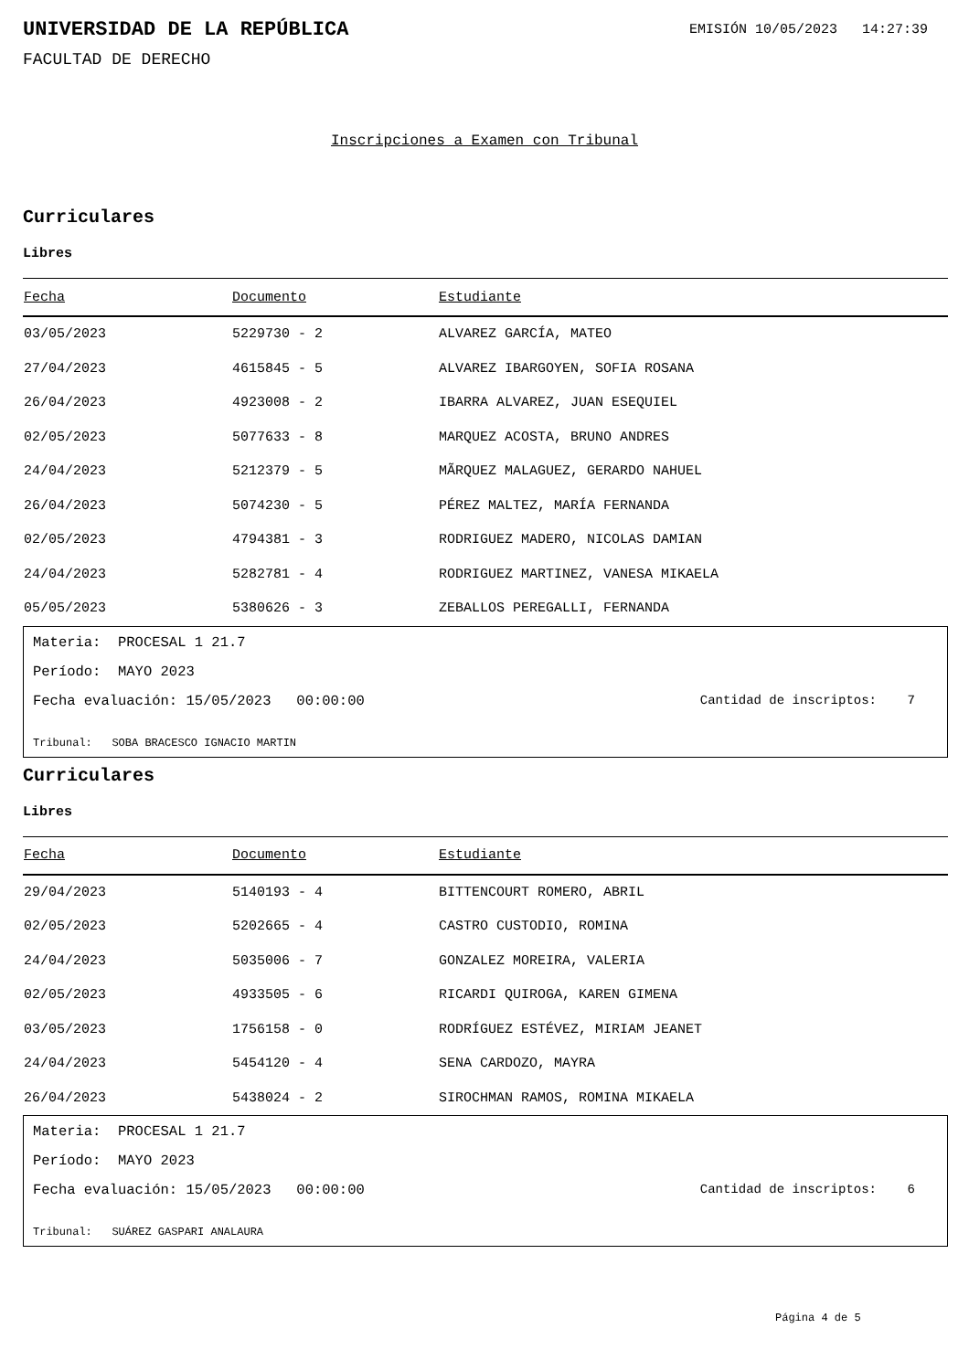UNIVERSIDAD DE LA REPÚBLICA
EMISIÓN 10/05/2023 14:27:39
FACULTAD DE DERECHO
Inscripciones a Examen con Tribunal
Curriculares
Libres
| Fecha | Documento | Estudiante |
| --- | --- | --- |
| 03/05/2023 | 5229730 - 2 | ALVAREZ GARCÍA, MATEO |
| 27/04/2023 | 4615845 - 5 | ALVAREZ IBARGOYEN, SOFIA ROSANA |
| 26/04/2023 | 4923008 - 2 | IBARRA ALVAREZ, JUAN ESEQUIEL |
| 02/05/2023 | 5077633 - 8 | MARQUEZ ACOSTA, BRUNO ANDRES |
| 24/04/2023 | 5212379 - 5 | MÃRQUEZ MALAGUEZ, GERARDO NAHUEL |
| 26/04/2023 | 5074230 - 5 | PÉREZ MALTEZ, MARÍA FERNANDA |
| 02/05/2023 | 4794381 - 3 | RODRIGUEZ MADERO, NICOLAS DAMIAN |
| 24/04/2023 | 5282781 - 4 | RODRIGUEZ MARTINEZ, VANESA MIKAELA |
| 05/05/2023 | 5380626 - 3 | ZEBALLOS PEREGALLI, FERNANDA |
Materia: PROCESAL 1 21.7
Período: MAYO 2023
Fecha evaluación: 15/05/2023 00:00:00 Cantidad de inscriptos: 7
Tribunal: SOBA BRACESCO IGNACIO MARTIN
Curriculares
Libres
| Fecha | Documento | Estudiante |
| --- | --- | --- |
| 29/04/2023 | 5140193 - 4 | BITTENCOURT ROMERO, ABRIL |
| 02/05/2023 | 5202665 - 4 | CASTRO CUSTODIO, ROMINA |
| 24/04/2023 | 5035006 - 7 | GONZALEZ MOREIRA, VALERIA |
| 02/05/2023 | 4933505 - 6 | RICARDI QUIROGA, KAREN GIMENA |
| 03/05/2023 | 1756158 - 0 | RODRÍGUEZ ESTÉVEZ, MIRIAM JEANET |
| 24/04/2023 | 5454120 - 4 | SENA CARDOZO, MAYRA |
| 26/04/2023 | 5438024 - 2 | SIROCHMAN RAMOS, ROMINA MIKAELA |
Materia: PROCESAL 1 21.7
Período: MAYO 2023
Fecha evaluación: 15/05/2023 00:00:00 Cantidad de inscriptos: 6
Tribunal: SUÁREZ GASPARI ANALAURA
Página 4 de 5